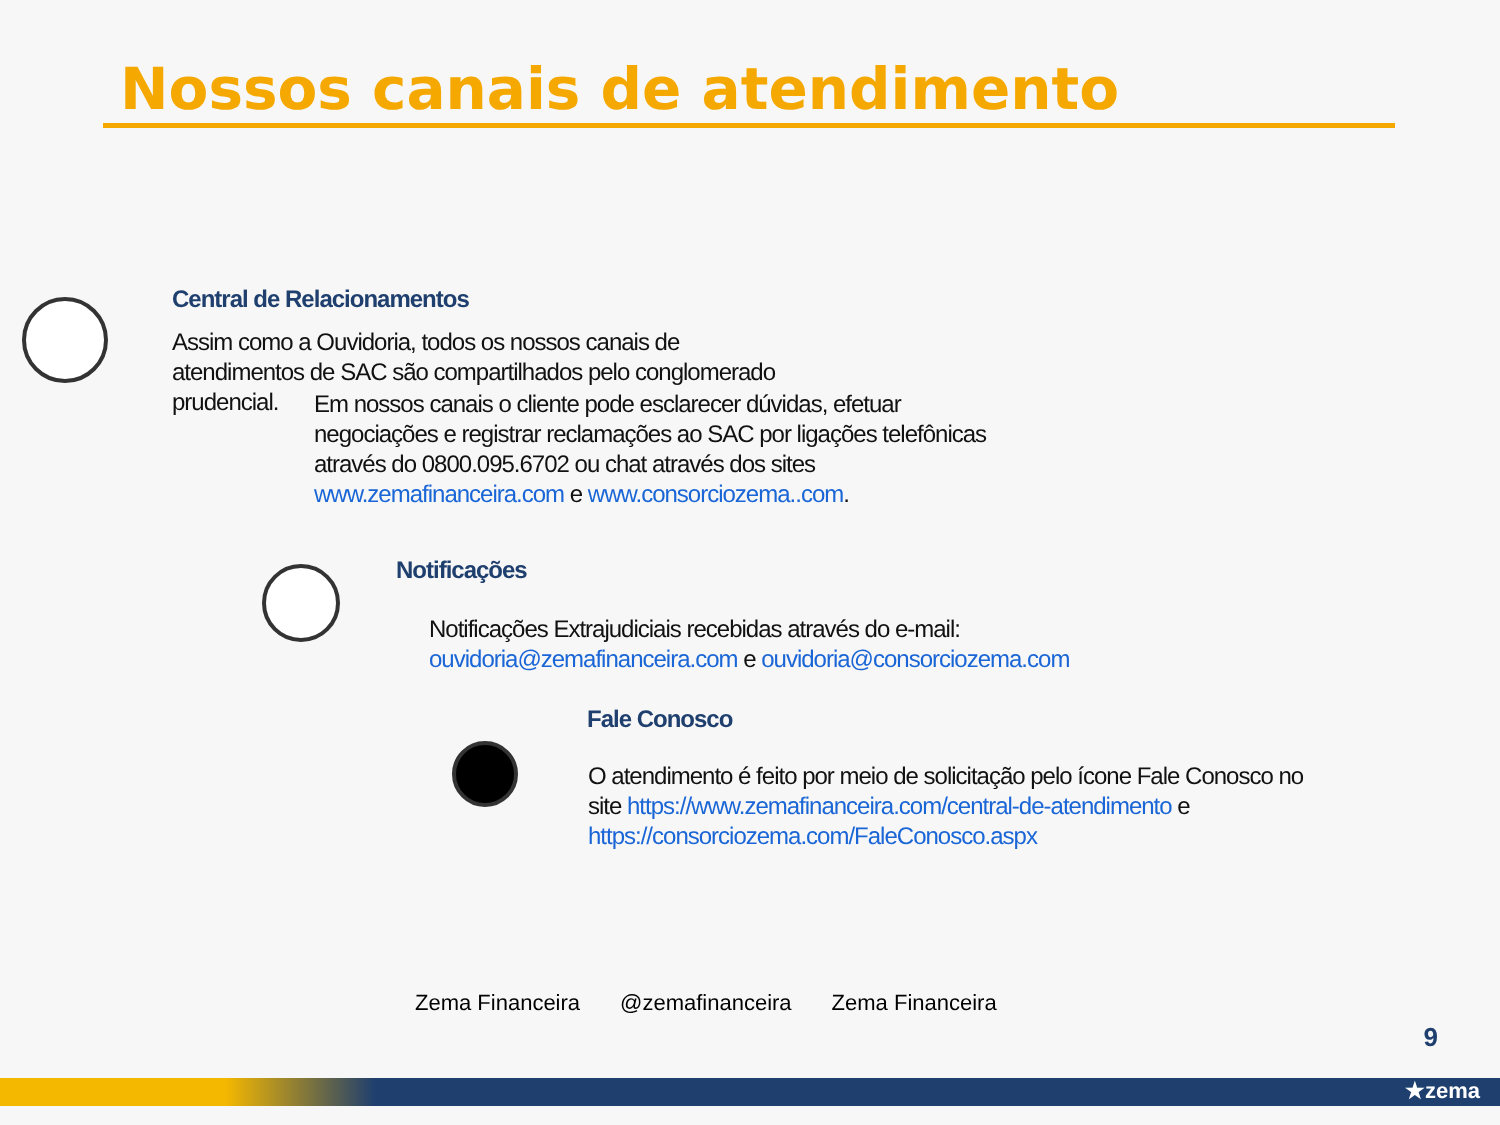Nossos canais de atendimento
Central de Relacionamentos
Assim como a Ouvidoria, todos os nossos canais de
atendimentos de SAC são compartilhados pelo conglomerado
prudencial.
Em nossos canais o cliente pode esclarecer dúvidas, efetuar negociações e registrar reclamações ao SAC por ligações telefônicas através do 0800.095.6702 ou chat através dos sites www.zemafinanceira.com e www.consorciozema..com.
Notificações
Notificações Extrajudiciais recebidas através do e-mail:
ouvidoria@zemafinanceira.com e ouvidoria@consorciozema.com
Fale Conosco
O atendimento é feito por meio de solicitação pelo ícone Fale Conosco no site https://www.zemafinanceira.com/central-de-atendimento e https://consorciozema.com/FaleConosco.aspx
Zema Financeira @zemafinanceira Zema Financeira
9
★zema